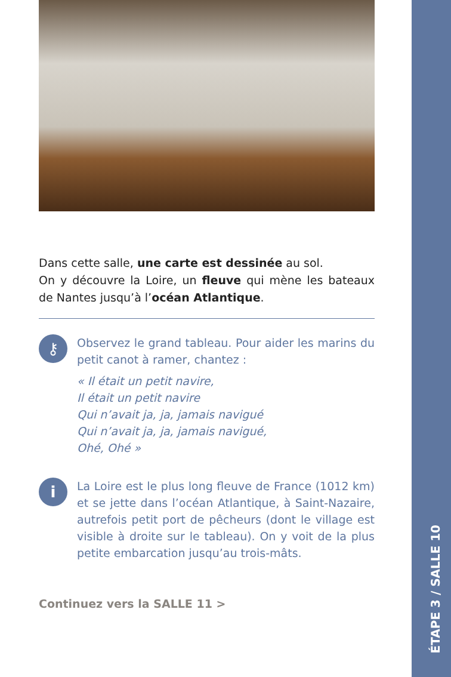ÉTAPE 3 / SALLE 10
Dans cette salle, une carte est dessinée au sol.
On y découvre la Loire, un fleuve qui mène les bateaux de Nantes jusqu’à l’océan Atlantique.
⚷
Observez le grand tableau. Pour aider les marins du petit canot à ramer, chantez :
« Il était un petit navire,
Il était un petit navire
Qui n’avait ja, ja, jamais navigué
Qui n’avait ja, ja, jamais navigué,
Ohé, Ohé »
i
La Loire est le plus long fleuve de France (1012 km) et se jette dans l’océan Atlantique, à Saint-Nazaire, autrefois petit port de pêcheurs (dont le village est visible à droite sur le tableau). On y voit de la plus petite embarcation jusqu’au trois-mâts.
Continuez vers la SALLE 11 >